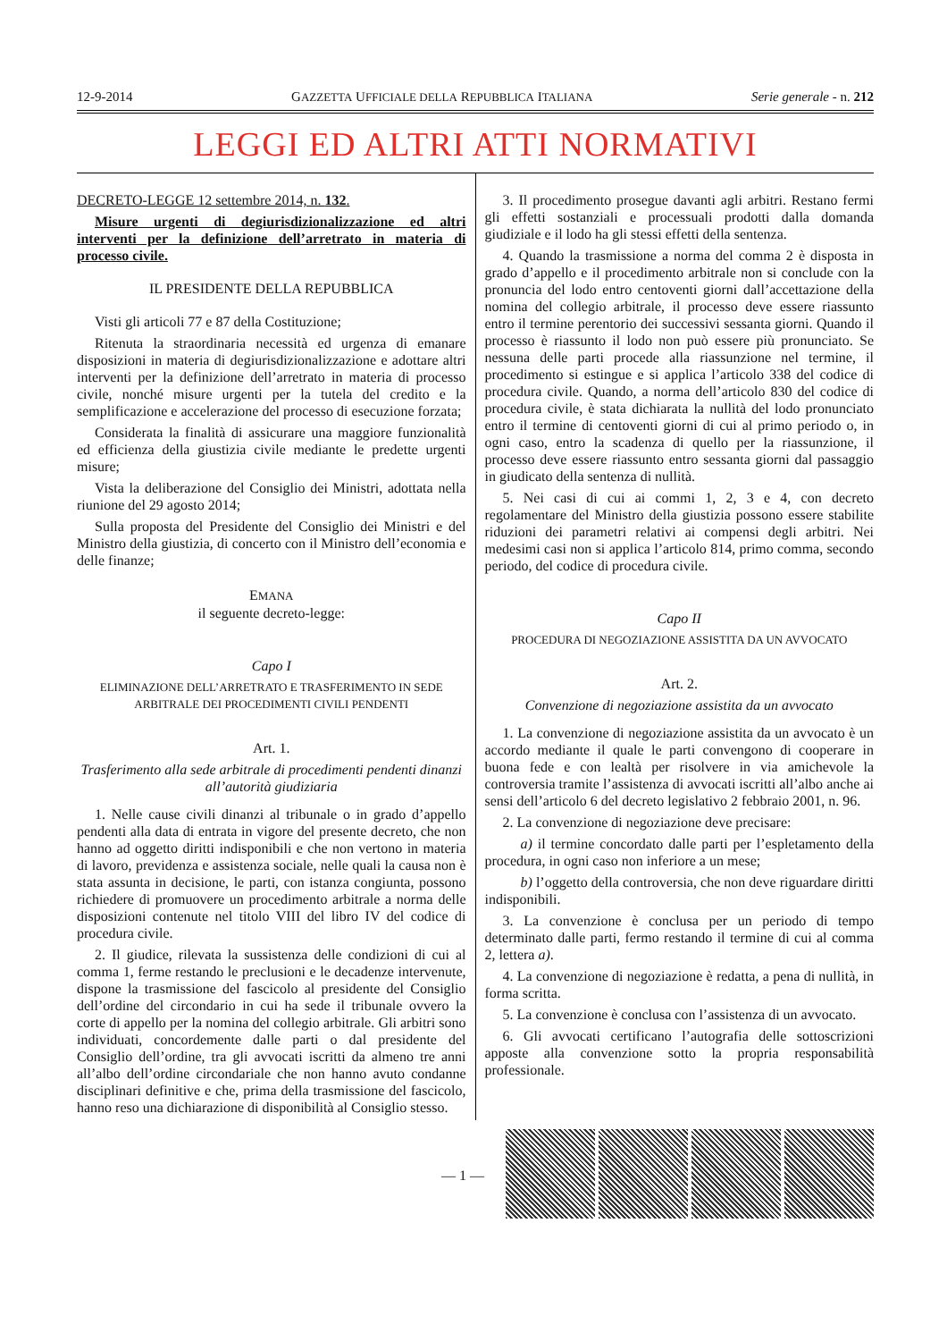12-9-2014 GAZZETTA UFFICIALE DELLA REPUBBLICA ITALIANA Serie generale - n. 212
LEGGI ED ALTRI ATTI NORMATIVI
DECRETO-LEGGE 12 settembre 2014, n. 132.
Misure urgenti di degiurisdizionalizzazione ed altri interventi per la definizione dell’arretrato in materia di processo civile.
IL PRESIDENTE DELLA REPUBBLICA
Visti gli articoli 77 e 87 della Costituzione;
Ritenuta la straordinaria necessità ed urgenza di emanare disposizioni in materia di degiurisdizionalizzazione e adottare altri interventi per la definizione dell’arretrato in materia di processo civile, nonché misure urgenti per la tutela del credito e la semplificazione e accelerazione del processo di esecuzione forzata;
Considerata la finalità di assicurare una maggiore funzionalità ed efficienza della giustizia civile mediante le predette urgenti misure;
Vista la deliberazione del Consiglio dei Ministri, adottata nella riunione del 29 agosto 2014;
Sulla proposta del Presidente del Consiglio dei Ministri e del Ministro della giustizia, di concerto con il Ministro dell’economia e delle finanze;
EMANA
il seguente decreto-legge:
Capo I
ELIMINAZIONE DELL’ARRETRATO E TRASFERIMENTO IN SEDE ARBITRALE DEI PROCEDIMENTI CIVILI PENDENTI
Art. 1.
Trasferimento alla sede arbitrale di procedimenti pendenti dinanzi all’autorità giudiziaria
1. Nelle cause civili dinanzi al tribunale o in grado d’appello pendenti alla data di entrata in vigore del presente decreto, che non hanno ad oggetto diritti indisponibili e che non vertono in materia di lavoro, previdenza e assistenza sociale, nelle quali la causa non è stata assunta in decisione, le parti, con istanza congiunta, possono richiedere di promuovere un procedimento arbitrale a norma delle disposizioni contenute nel titolo VIII del libro IV del codice di procedura civile.
2. Il giudice, rilevata la sussistenza delle condizioni di cui al comma 1, ferme restando le preclusioni e le decadenze intervenute, dispone la trasmissione del fascicolo al presidente del Consiglio dell’ordine del circondario in cui ha sede il tribunale ovvero la corte di appello per la nomina del collegio arbitrale. Gli arbitri sono individuati, concordemente dalle parti o dal presidente del Consiglio dell’ordine, tra gli avvocati iscritti da almeno tre anni all’albo dell’ordine circondariale che non hanno avuto condanne disciplinari definitive e che, prima della trasmissione del fascicolo, hanno reso una dichiarazione di disponibilità al Consiglio stesso.
3. Il procedimento prosegue davanti agli arbitri. Restano fermi gli effetti sostanziali e processuali prodotti dalla domanda giudiziale e il lodo ha gli stessi effetti della sentenza.
4. Quando la trasmissione a norma del comma 2 è disposta in grado d’appello e il procedimento arbitrale non si conclude con la pronuncia del lodo entro centoventi giorni dall’accettazione della nomina del collegio arbitrale, il processo deve essere riassunto entro il termine perentorio dei successivi sessanta giorni. Quando il processo è riassunto il lodo non può essere più pronunciato. Se nessuna delle parti procede alla riassunzione nel termine, il procedimento si estingue e si applica l’articolo 338 del codice di procedura civile. Quando, a norma dell’articolo 830 del codice di procedura civile, è stata dichiarata la nullità del lodo pronunciato entro il termine di centoventi giorni di cui al primo periodo o, in ogni caso, entro la scadenza di quello per la riassunzione, il processo deve essere riassunto entro sessanta giorni dal passaggio in giudicato della sentenza di nullità.
5. Nei casi di cui ai commi 1, 2, 3 e 4, con decreto regolamentare del Ministro della giustizia possono essere stabilite riduzioni dei parametri relativi ai compensi degli arbitri. Nei medesimi casi non si applica l’articolo 814, primo comma, secondo periodo, del codice di procedura civile.
Capo II
PROCEDURA DI NEGOZIAZIONE ASSISTITA DA UN AVVOCATO
Art. 2.
Convenzione di negoziazione assistita da un avvocato
1. La convenzione di negoziazione assistita da un avvocato è un accordo mediante il quale le parti convengono di cooperare in buona fede e con lealtà per risolvere in via amichevole la controversia tramite l’assistenza di avvocati iscritti all’albo anche ai sensi dell’articolo 6 del decreto legislativo 2 febbraio 2001, n. 96.
2. La convenzione di negoziazione deve precisare:
a) il termine concordato dalle parti per l’espletamento della procedura, in ogni caso non inferiore a un mese;
b) l’oggetto della controversia, che non deve riguardare diritti indisponibili.
3. La convenzione è conclusa per un periodo di tempo determinato dalle parti, fermo restando il termine di cui al comma 2, lettera a).
4. La convenzione di negoziazione è redatta, a pena di nullità, in forma scritta.
5. La convenzione è conclusa con l’assistenza di un avvocato.
6. Gli avvocati certificano l’autografia delle sottoscrizioni apposte alla convenzione sotto la propria responsabilità professionale.
— 1 —